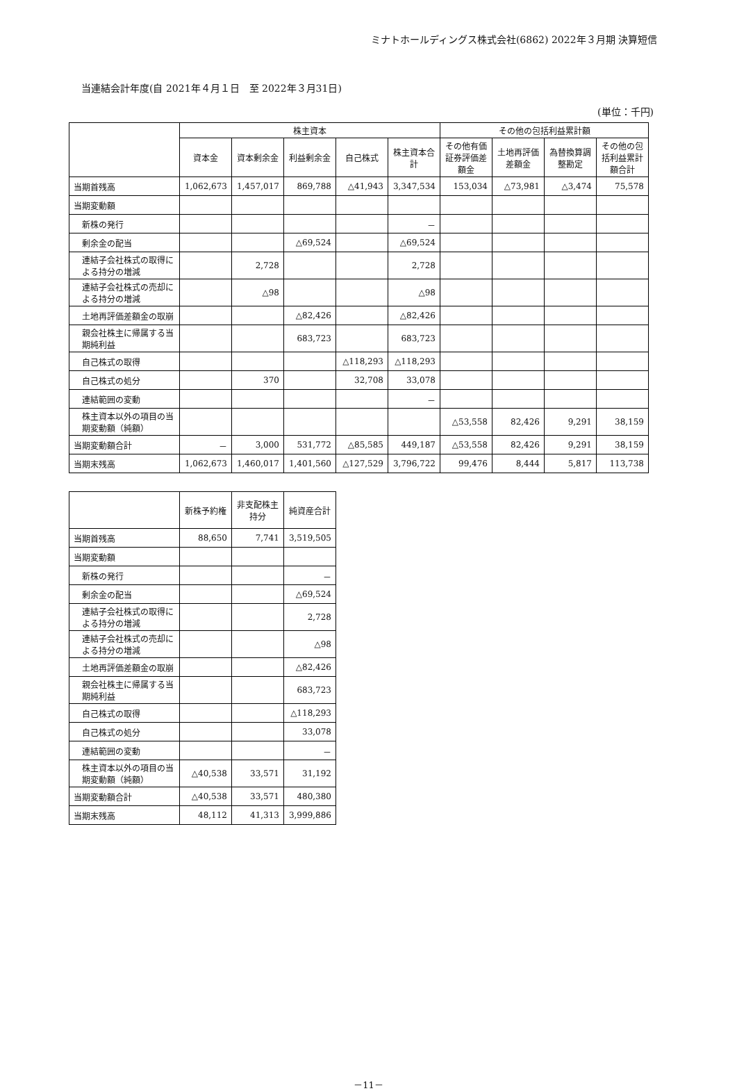ミナトホールディングス株式会社(6862) 2022年３月期 決算短信
当連結会計年度(自 2021年４月１日　至 2022年３月31日)
(単位：千円)
| | 株主資本 | | | | | その他の包括利益累計額 | | | |
| --- | --- | --- | --- | --- | --- | --- | --- | --- | --- |
| | 資本金 | 資本剰余金 | 利益剰余金 | 自己株式 | 株主資本合計 | その他有価証券評価差額金 | 土地再評価差額金 | 為替換算調整勘定 | その他の包括利益累計額合計 |
| 当期首残高 | 1,062,673 | 1,457,017 | 869,788 | △41,943 | 3,347,534 | 153,034 | △73,981 | △3,474 | 75,578 |
| 当期変動額 | | | | | | | | | |
| 新株の発行 | | | | | － | | | | |
| 剰余金の配当 | | | △69,524 | | △69,524 | | | | |
| 連結子会社株式の取得による持分の増減 | | 2,728 | | | 2,728 | | | | |
| 連結子会社株式の売却による持分の増減 | | △98 | | | △98 | | | | |
| 土地再評価差額金の取崩 | | | △82,426 | | △82,426 | | | | |
| 親会社株主に帰属する当期純利益 | | | 683,723 | | 683,723 | | | | |
| 自己株式の取得 | | | | △118,293 | △118,293 | | | | |
| 自己株式の処分 | | 370 | | 32,708 | 33,078 | | | | |
| 連結範囲の変動 | | | | | － | | | | |
| 株主資本以外の項目の当期変動額（純額） | | | | | | △53,558 | 82,426 | 9,291 | 38,159 |
| 当期変動額合計 | － | 3,000 | 531,772 | △85,585 | 449,187 | △53,558 | 82,426 | 9,291 | 38,159 |
| 当期末残高 | 1,062,673 | 1,460,017 | 1,401,560 | △127,529 | 3,796,722 | 99,476 | 8,444 | 5,817 | 113,738 |
| | 新株予約権 | 非支配株主持分 | 純資産合計 |
| --- | --- | --- | --- |
| 当期首残高 | 88,650 | 7,741 | 3,519,505 |
| 当期変動額 | | | |
| 新株の発行 | | | － |
| 剰余金の配当 | | | △69,524 |
| 連結子会社株式の取得による持分の増減 | | | 2,728 |
| 連結子会社株式の売却による持分の増減 | | | △98 |
| 土地再評価差額金の取崩 | | | △82,426 |
| 親会社株主に帰属する当期純利益 | | | 683,723 |
| 自己株式の取得 | | | △118,293 |
| 自己株式の処分 | | | 33,078 |
| 連結範囲の変動 | | | － |
| 株主資本以外の項目の当期変動額（純額） | △40,538 | 33,571 | 31,192 |
| 当期変動額合計 | △40,538 | 33,571 | 480,380 |
| 当期末残高 | 48,112 | 41,313 | 3,999,886 |
－11－